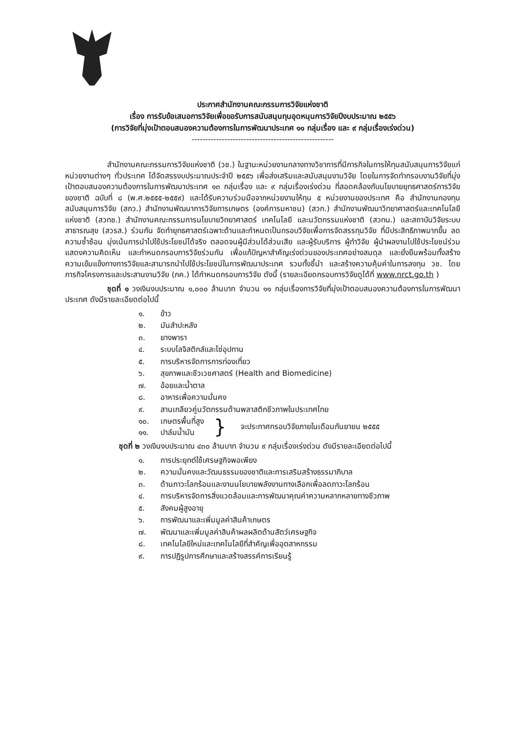ประกาศสำนักงานคณะกรรมการวิจัยแห่งชาติ
เรื่อง การรับข้อเสนอการวิจัยเพื่อขอรับการสนับสนุนทุนอุดหนุนการวิจัยปีงบประมาณ ๒๕๕๖
(การวิจัยที่มุ่งเป้าตอบสนองความต้องการในการพัฒนาประเทศ ๑๑ กลุ่มเรื่อง และ ๙ กลุ่มเรื่องเร่งด่วน)
----------------------------------------------------
สำนักงานคณะกรรมการวิจัยแห่งชาติ (วช.) ในฐานะหน่วยงานกลางทางวิชาการที่มีภารกิจในการให้ทุนสนับสนุนการวิจัยแก่หน่วยงานต่างๆ ทั่วประเทศ ได้จัดสรรงบประมาณประจำปี ๒๕๕๖ เพื่อส่งเสริมและสนับสนุนงานวิจัย โดยในการจัดทำกรอบงานวิจัยที่มุ่งเป้าตอบสนองความต้องการในการพัฒนาประเทศ ๑๓ กลุ่มเรื่อง และ ๙ กลุ่มเรื่องเร่งด่วน ที่สอดคล้องกับนโยบายยุทธศาสตร์การวิจัยของชาติ ฉบับที่ ๘ (พ.ศ.๒๕๕๕-๒๕๕๙) และได้รับความร่วมมือจากหน่วยงานให้ทุน ๕ หน่วยงานของประเทศ คือ สำนักงานกองทุนสนับสนุนการวิจัย (สกว.) สำนักงานพัฒนาการวิจัยการเกษตร (องค์การมหาชน) (สวก.) สำนักงานพัฒนาวิทยาศาสตร์และเทคโนโลยีแห่งชาติ (สวทช.) สำนักงานคณะกรรมการนโยบายวิทยาศาสตร์ เทคโนโลยี และนวัตกรรมแห่งชาติ (สวทน.) และสถาบันวิจัยระบบสาธารณสุข (สวรส.) ร่วมกัน จัดทำยุทธศาสตร์เฉพาะด้านและกำหนดเป็นกรอบวิจัยเพื่อการจัดสรรทุนวิจัย ที่มีประสิทธิภาพมากขึ้น ลดความซ้ำซ้อน มุ่งเน้นการนำไปใช้ประโยชน์ได้จริง ตลอดจนผู้มีส่วนได้ส่วนเสีย และผู้รับบริการ ผู้ทำวิจัย ผู้นำผลงานไปใช้ประโยชน์ร่วมแสดงความคิดเห็น และกำหนดกรอบการวิจัยร่วมกัน เพื่อแก้ปัญหาสำคัญเร่งด่วนของประเทศอย่างสมดุล และยั่งยืนพร้อมทั้งสร้างความเข้มแข็งทางการวิจัยและสามารถนำไปใช้ประโยชน์ในการพัฒนาประเทศ รวมทั้งชี้นำ และสร้างความคุ้มค่าในการลงทุน วช. โดยภารกิจโครงการและประสานงานวิจัย (ภค.) ได้กำหนดกรอบการวิจัย ดังนี้ (รายละเอียดกรอบการวิจัยดูได้ที่ www.nrct.go.th )
ชุดที่ ๑ วงเงินงบประมาณ ๑,๐๐๐ ล้านบาท จำนวน ๑๑ กลุ่มเรื่องการวิจัยที่มุ่งเป้าตอบสนองความต้องการในการพัฒนาประเทศ ดังมีรายละเอียดต่อไปนี้
๑. ข้าว
๒. มันสำปะหลัง
๓. ยางพารา
๔. ระบบโลจิสติกส์และโซ่อุปทาน
๕. การบริหารจัดการการท่องเที่ยว
๖. สุขภาพและชีวเวชศาสตร์ (Health and Biomedicine)
๗. อ้อยและน้ำตาล
๘. อาหารเพื่อความมั่นคง
๙. สานเกลียวคู่นวัตกรรมด้านพลาสติกชีวภาพในประเทศไทย
๑๐. เกษตรพื้นที่สูง
๑๑. ปาล์มน้ำมัน
}
จะประกาศกรอบวิจัยภายในเดือนกันยายน ๒๕๕๕
ชุดที่ ๒ วงเงินงบประมาณ ๔๓๐ ล้านบาท จำนวน ๙ กลุ่มเรื่องเร่งด่วน ดังมีรายละเอียดต่อไปนี้
๑. การประยุกต์ใช้เศรษฐกิจพอเพียง
๒. ความมั่นคงและวัฒนธรรมของชาติและการเสริมสร้างธรรมาภิบาล
๓. ด้านภาวะโลกร้อนและงานนโยบายพลังงานทางเลือกเพื่อลดภาวะโลกร้อน
๔. การบริหารจัดการสิ่งแวดล้อมและการพัฒนาคุณค่าความหลากหลายทางชีวภาพ
๕. สังคมผู้สูงอายุ
๖. การพัฒนาและเพิ่มมูลค่าสินค้าเกษตร
๗. พัฒนาและเพิ่มมูลค่าสินค้าผลผลิตด้านสัตว์เศรษฐกิจ
๘. เทคโนโลยีใหม่และเทคโนโลยีที่สำคัญเพื่ออุตสาหกรรม
๙. การปฏิรูปการศึกษาและสร้างสรรค์การเรียนรู้